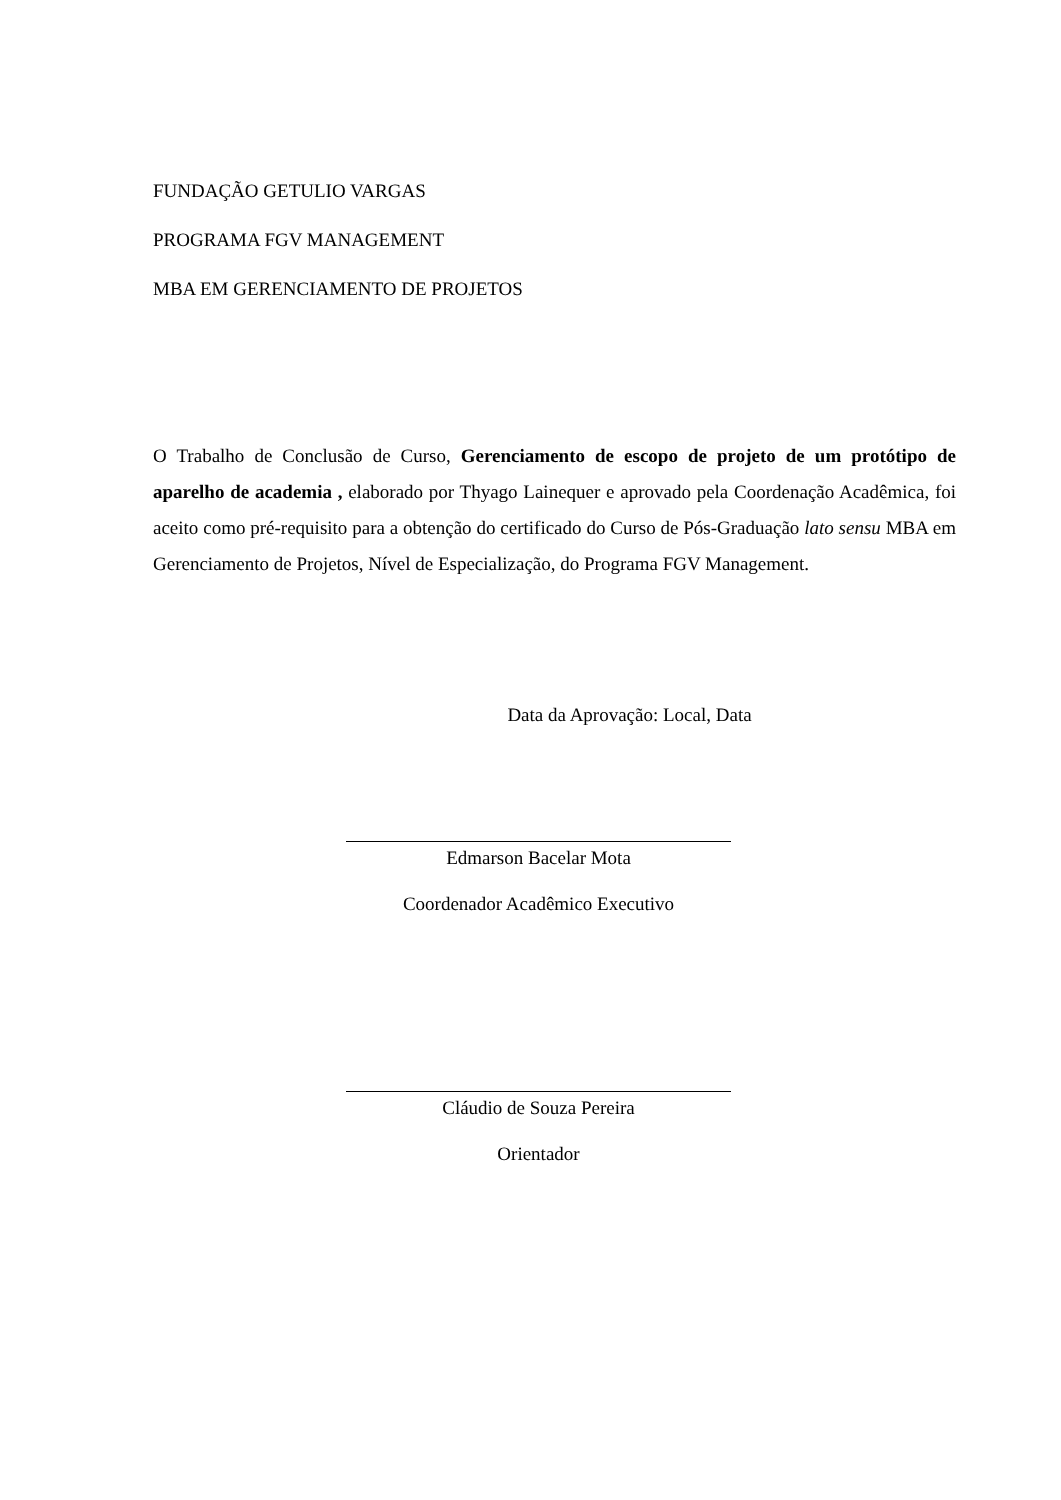FUNDAÇÃO GETULIO VARGAS
PROGRAMA FGV MANAGEMENT
MBA EM GERENCIAMENTO DE PROJETOS
O Trabalho de Conclusão de Curso, Gerenciamento de escopo de projeto de um protótipo de aparelho de academia , elaborado por Thyago Lainequer e aprovado pela Coordenação Acadêmica, foi aceito como pré-requisito para a obtenção do certificado do Curso de Pós-Graduação lato sensu MBA em Gerenciamento de Projetos, Nível de Especialização, do Programa FGV Management.
Data da Aprovação: Local, Data
Edmarson Bacelar Mota
Coordenador Acadêmico Executivo
Cláudio de Souza Pereira
Orientador